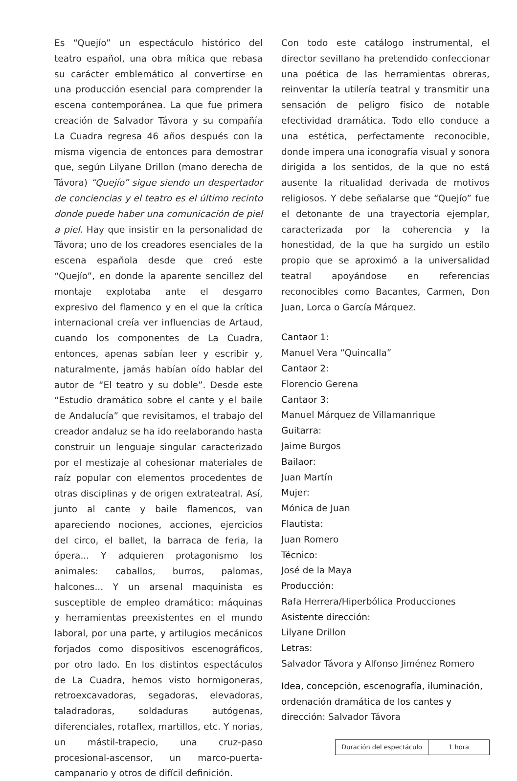Es “Quejío” un espectáculo histórico del teatro español, una obra mítica que rebasa su carácter emblemático al convertirse en una producción esencial para comprender la escena contemporánea. La que fue primera creación de Salvador Távora y su compañía La Cuadra regresa 46 años después con la misma vigencia de entonces para demostrar que, según Lilyane Drillon (mano derecha de Távora) “Quejío” sigue siendo un despertador de conciencias y el teatro es el último recinto donde puede haber una comunicación de piel a piel. Hay que insistir en la personalidad de Távora; uno de los creadores esenciales de la escena española desde que creó este “Quejío”, en donde la aparente sencillez del montaje explotaba ante el desgarro expresivo del flamenco y en el que la crítica internacional creía ver influencias de Artaud, cuando los componentes de La Cuadra, entonces, apenas sabían leer y escribir y, naturalmente, jamás habían oído hablar del autor de “El teatro y su doble”. Desde este “Estudio dramático sobre el cante y el baile de Andalucía” que revisitamos, el trabajo del creador andaluz se ha ido reelaborando hasta construir un lenguaje singular caracterizado por el mestizaje al cohesionar materiales de raíz popular con elementos procedentes de otras disciplinas y de origen extrateatral. Así, junto al cante y baile flamencos, van apareciendo nociones, acciones, ejercicios del circo, el ballet, la barraca de feria, la ópera... Y adquieren protagonismo los animales: caballos, burros, palomas, halcones... Y un arsenal maquinista es susceptible de empleo dramático: máquinas y herramientas preexistentes en el mundo laboral, por una parte, y artilugios mecánicos forjados como dispositivos escenográficos, por otro lado. En los distintos espectáculos de La Cuadra, hemos visto hormigoneras, retroexcavadoras, segadoras, elevadoras, taladradoras, soldaduras autógenas, diferenciales, rotaflex, martillos, etc. Y norias, un mástil-trapecio, una cruz-paso procesional-ascensor, un marco-puerta-campanario y otros de difícil definición.
Con todo este catálogo instrumental, el director sevillano ha pretendido confeccionar una poética de las herramientas obreras, reinventar la utilería teatral y transmitir una sensación de peligro físico de notable efectividad dramática. Todo ello conduce a una estética, perfectamente reconocible, donde impera una iconografía visual y sonora dirigida a los sentidos, de la que no está ausente la ritualidad derivada de motivos religiosos. Y debe señalarse que “Quejío” fue el detonante de una trayectoria ejemplar, caracterizada por la coherencia y la honestidad, de la que ha surgido un estilo propio que se aproximó a la universalidad teatral apoyándose en referencias reconocibles como Bacantes, Carmen, Don Juan, Lorca o García Márquez.
Cantaor 1:
Manuel Vera “Quincalla”
Cantaor 2:
Florencio Gerena
Cantaor 3:
Manuel Márquez de Villamanrique
Guitarra:
Jaime Burgos
Bailaor:
Juan Martín
Mujer:
Mónica de Juan
Flautista:
Juan Romero
Técnico:
José de la Maya
Producción:
Rafa Herrera/Hiperbólica Producciones
Asistente dirección:
Lilyane Drillon
Letras:
Salvador Távora y Alfonso Jiménez Romero
Idea, concepción, escenografía, iluminación, ordenación dramática de los cantes y dirección: Salvador Távora
| Duración del espectáculo | 1 hora |